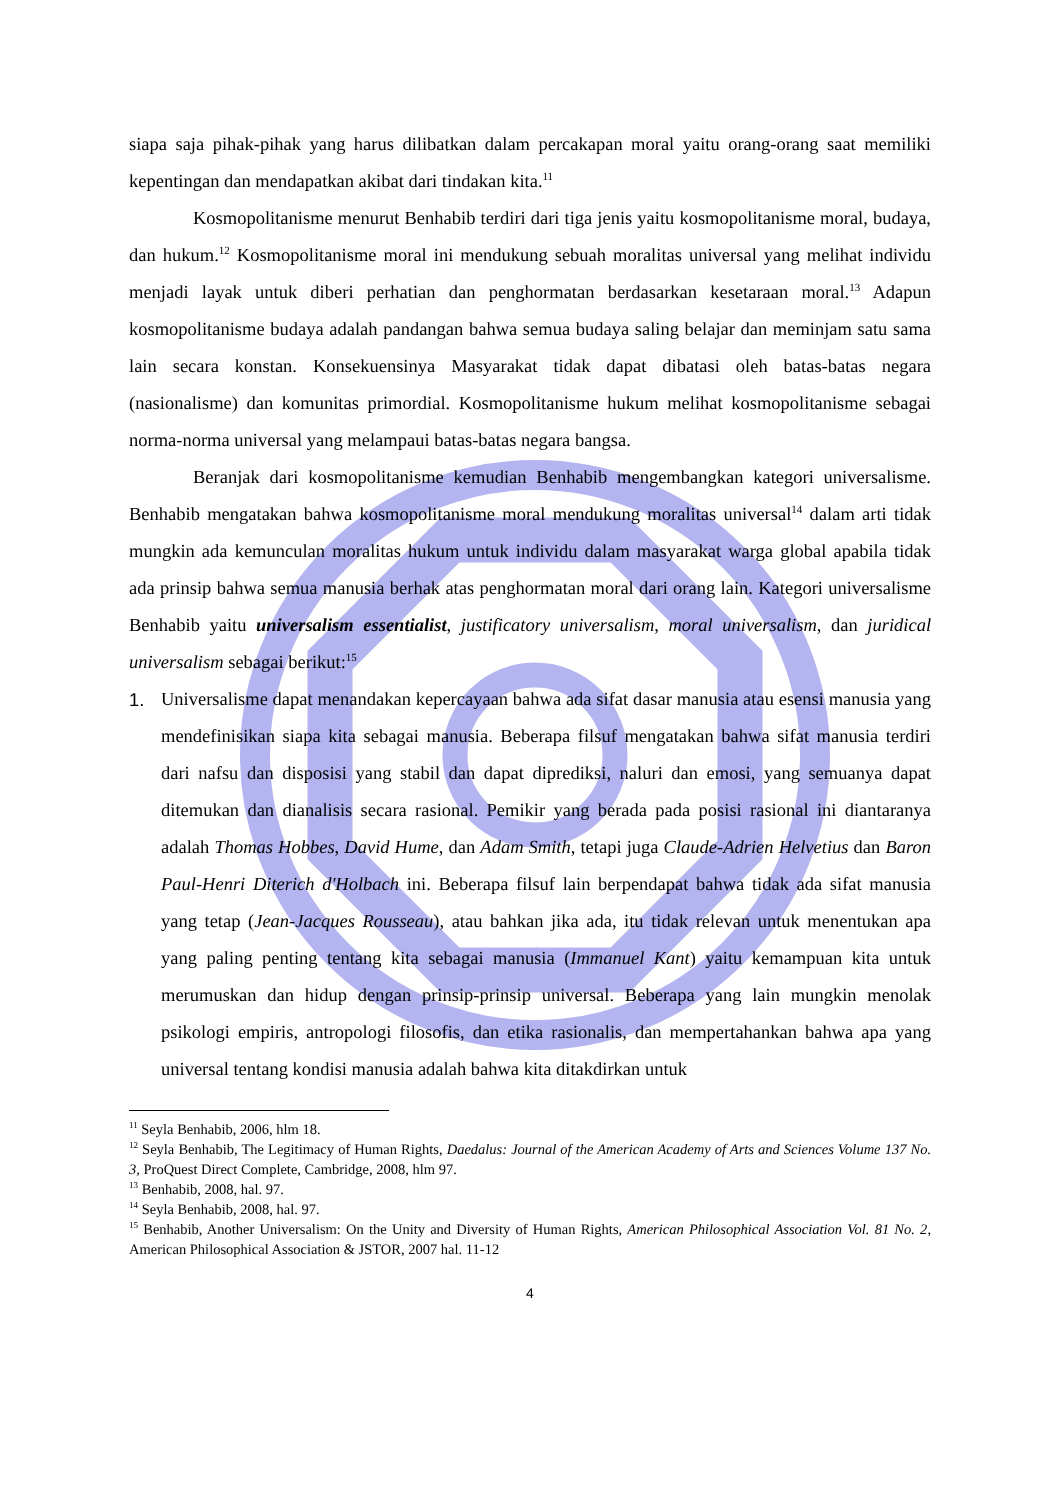siapa saja pihak-pihak yang harus dilibatkan dalam percakapan moral yaitu orang-orang saat memiliki kepentingan dan mendapatkan akibat dari tindakan kita.<sup>11</sup>
Kosmopolitanisme menurut Benhabib terdiri dari tiga jenis yaitu kosmopolitanisme moral, budaya, dan hukum.<sup>12</sup> Kosmopolitanisme moral ini mendukung sebuah moralitas universal yang melihat individu menjadi layak untuk diberi perhatian dan penghormatan berdasarkan kesetaraan moral.<sup>13</sup> Adapun kosmopolitanisme budaya adalah pandangan bahwa semua budaya saling belajar dan meminjam satu sama lain secara konstan. Konsekuensinya Masyarakat tidak dapat dibatasi oleh batas-batas negara (nasionalisme) dan komunitas primordial. Kosmopolitanisme hukum melihat kosmopolitanisme sebagai norma-norma universal yang melampaui batas-batas negara bangsa.
Beranjak dari kosmopolitanisme kemudian Benhabib mengembangkan kategori universalisme. Benhabib mengatakan bahwa kosmopolitanisme moral mendukung moralitas universal<sup>14</sup> dalam arti tidak mungkin ada kemunculan moralitas hukum untuk individu dalam masyarakat warga global apabila tidak ada prinsip bahwa semua manusia berhak atas penghormatan moral dari orang lain. Kategori universalisme Benhabib yaitu universalism essentialist, justificatory universalism, moral universalism, dan juridical universalism sebagai berikut:<sup>15</sup>
1. Universalisme dapat menandakan kepercayaan bahwa ada sifat dasar manusia atau esensi manusia yang mendefinisikan siapa kita sebagai manusia. Beberapa filsuf mengatakan bahwa sifat manusia terdiri dari nafsu dan disposisi yang stabil dan dapat diprediksi, naluri dan emosi, yang semuanya dapat ditemukan dan dianalisis secara rasional. Pemikir yang berada pada posisi rasional ini diantaranya adalah Thomas Hobbes, David Hume, dan Adam Smith, tetapi juga Claude-Adrien Helvetius dan Baron Paul-Henri Diterich d'Holbach ini. Beberapa filsuf lain berpendapat bahwa tidak ada sifat manusia yang tetap (Jean-Jacques Rousseau), atau bahkan jika ada, itu tidak relevan untuk menentukan apa yang paling penting tentang kita sebagai manusia (Immanuel Kant) yaitu kemampuan kita untuk merumuskan dan hidup dengan prinsip-prinsip universal. Beberapa yang lain mungkin menolak psikologi empiris, antropologi filosofis, dan etika rasionalis, dan mempertahankan bahwa apa yang universal tentang kondisi manusia adalah bahwa kita ditakdirkan untuk
<sup>11</sup> Seyla Benhabib, 2006, hlm 18.
<sup>12</sup> Seyla Benhabib, The Legitimacy of Human Rights, Daedalus: Journal of the American Academy of Arts and Sciences Volume 137 No. 3, ProQuest Direct Complete, Cambridge, 2008, hlm 97.
<sup>13</sup> Benhabib, 2008, hal. 97.
<sup>14</sup> Seyla Benhabib, 2008, hal. 97.
<sup>15</sup> Benhabib, Another Universalism: On the Unity and Diversity of Human Rights, American Philosophical Association Vol. 81 No. 2, American Philosophical Association & JSTOR, 2007 hal. 11-12
4